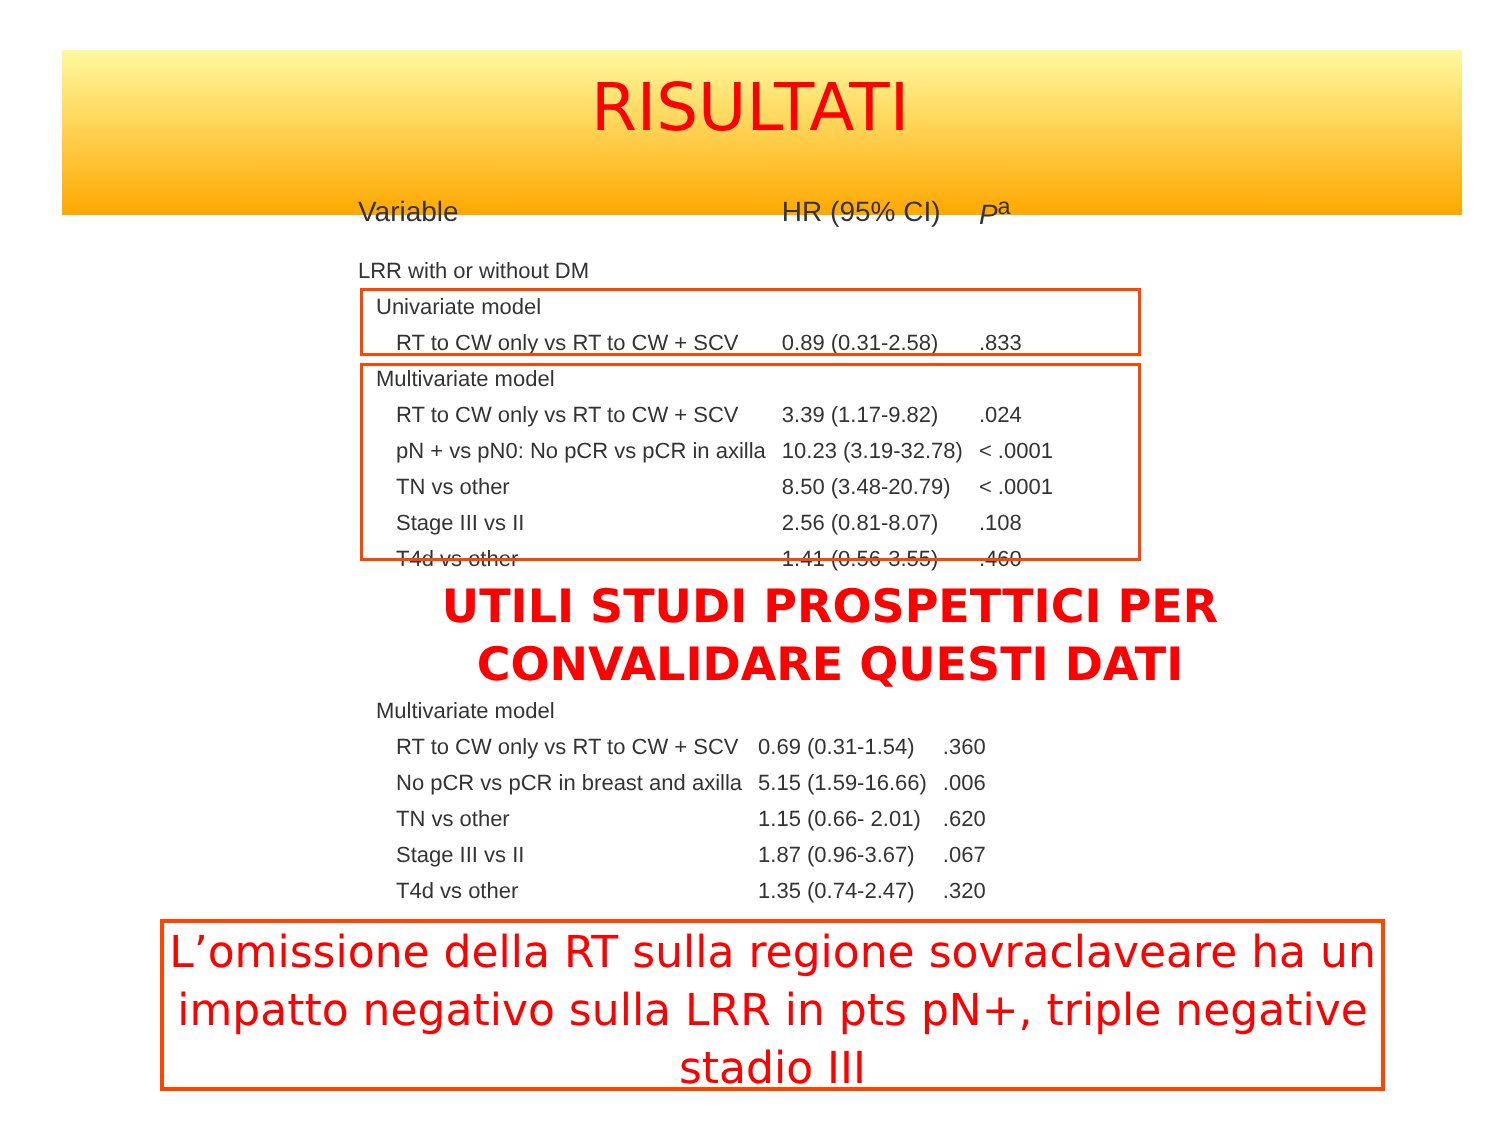RISULTATI
| Variable | HR (95% CI) | P<sup>a</sup> |
| --- | --- | --- |
| LRR with or without DM | | |
| Univariate model | | |
| RT to CW only vs RT to CW + SCV | 0.89 (0.31-2.58) | .833 |
| Multivariate model | | |
| RT to CW only vs RT to CW + SCV | 3.39 (1.17-9.82) | .024 |
| pN + vs pN0: No pCR vs pCR in axilla | 10.23 (3.19-32.78) | < .0001 |
| TN vs other | 8.50 (3.48-20.79) | < .0001 |
| Stage III vs II | 2.56 (0.81-8.07) | .108 |
| T4d vs other | 1.41 (0.56-3.55) | .460 |
UTILI STUDI PROSPETTICI PER CONVALIDARE QUESTI DATI
| Multivariate model | | |
| RT to CW only vs RT to CW + SCV | 0.69 (0.31-1.54) | .360 |
| No pCR vs pCR in breast and axilla | 5.15 (1.59-16.66) | .006 |
| TN vs other | 1.15 (0.66- 2.01) | .620 |
| Stage III vs II | 1.87 (0.96-3.67) | .067 |
| T4d vs other | 1.35 (0.74-2.47) | .320 |
L’omissione della RT sulla regione sovraclaveare ha un impatto negativo sulla LRR in pts pN+, triple negative stadio III